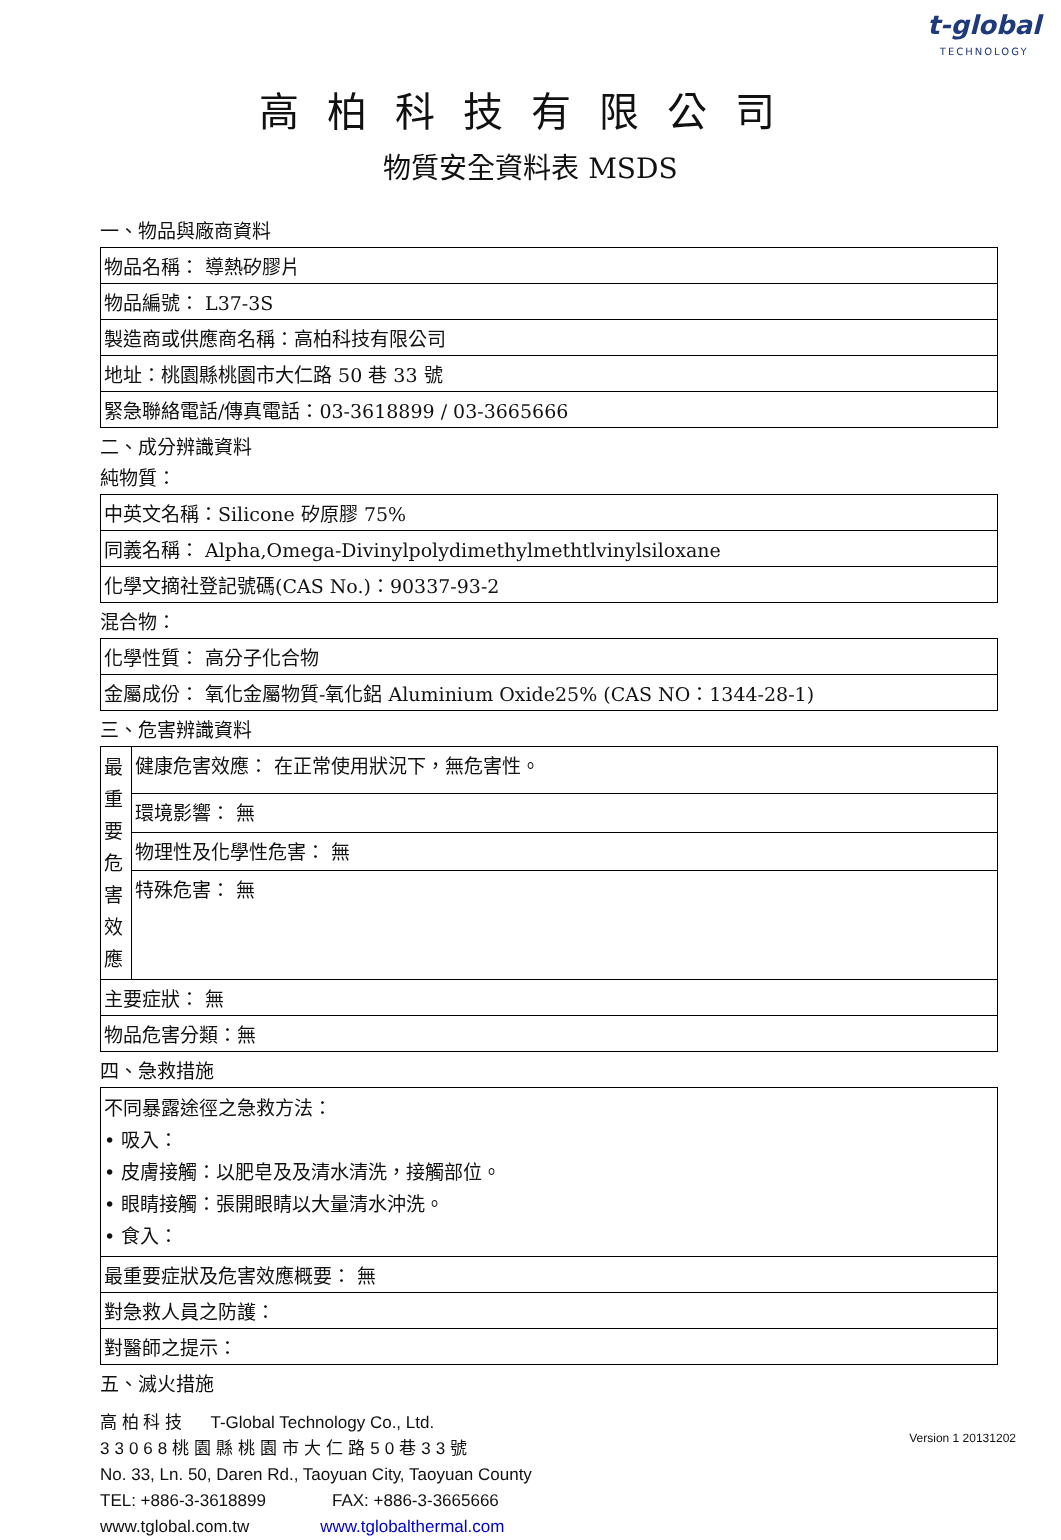t-global
TECHNOLOGY
高柏科技有限公司
物質安全資料表 MSDS
一、物品與廠商資料
| 物品名稱： 導熱矽膠片 |
| 物品編號： L37-3S |
| 製造商或供應商名稱：高柏科技有限公司 |
| 地址：桃園縣桃園市大仁路 50 巷 33 號 |
| 緊急聯絡電話/傳真電話：03-3618899 / 03-3665666 |
二、成分辨識資料
純物質：
| 中英文名稱：Silicone 矽原膠 75% |
| 同義名稱： Alpha,Omega-Divinylpolydimethylmethtlvinylsiloxane |
| 化學文摘社登記號碼(CAS No.)：90337-93-2 |
混合物：
| 化學性質： 高分子化合物 |
| 金屬成份： 氧化金屬物質-氧化鋁 Aluminium Oxide25% (CAS NO：1344-28-1) |
三、危害辨識資料
| 最 重 要 危 害 效 應 | 健康危害效應： 在正常使用狀況下，無危害性。 |
| | 環境影響： 無 |
| | 物理性及化學性危害： 無 |
| | 特殊危害： 無 |
| 主要症狀： 無 | |
| 物品危害分類：無 | |
四、急救措施
| 不同暴露途徑之急救方法： • 吸入： • 皮膚接觸：以肥皂及及清水清洗，接觸部位。 • 眼睛接觸：張開眼睛以大量清水沖洗。 • 食入： |
| 最重要症狀及危害效應概要： 無 |
| 對急救人員之防護： |
| 對醫師之提示： |
五、滅火措施
高 柏 科 技 T-Global Technology Co., Ltd.
33068桃園縣桃園市大仁路50巷33號
No. 33, Ln. 50, Daren Rd., Taoyuan City, Taoyuan County
TEL: +886-3-3618899 FAX: +886-3-3665666
www.tglobal.com.tw www.tglobalthermal.com
Version 1 20131202